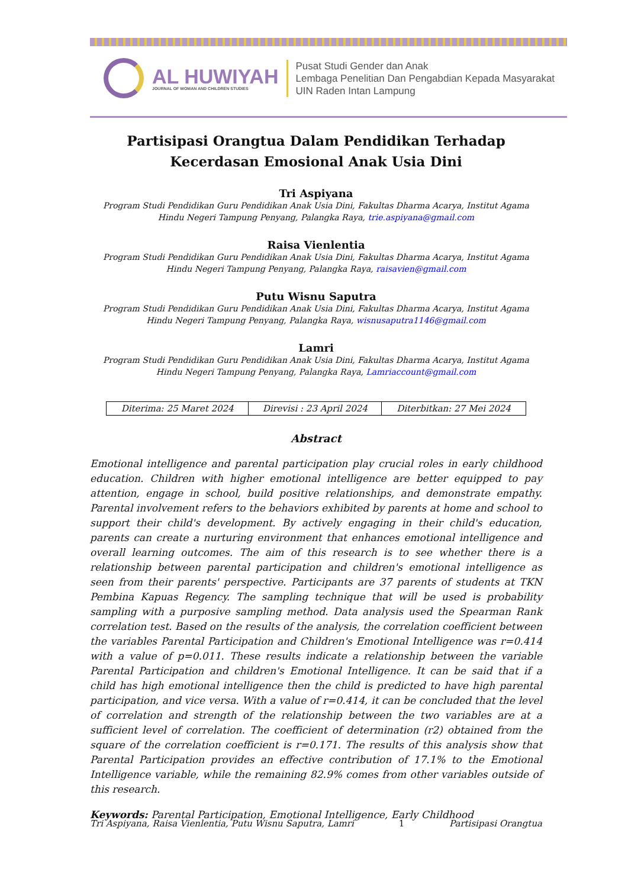AL HUWIYAH
JOURNAL OF WOMAN AND CHILDREN STUDIES
Pusat Studi Gender dan Anak
Lembaga Penelitian Dan Pengabdian Kepada Masyarakat
UIN Raden Intan Lampung
Partisipasi Orangtua Dalam Pendidikan Terhadap Kecerdasan Emosional Anak Usia Dini
Tri Aspiyana
Program Studi Pendidikan Guru Pendidikan Anak Usia Dini, Fakultas Dharma Acarya, Institut Agama Hindu Negeri Tampung Penyang, Palangka Raya, trie.aspiyana@gmail.com
Raisa Vienlentia
Program Studi Pendidikan Guru Pendidikan Anak Usia Dini, Fakultas Dharma Acarya, Institut Agama Hindu Negeri Tampung Penyang, Palangka Raya, raisavien@gmail.com
Putu Wisnu Saputra
Program Studi Pendidikan Guru Pendidikan Anak Usia Dini, Fakultas Dharma Acarya, Institut Agama Hindu Negeri Tampung Penyang, Palangka Raya, wisnusaputra1146@gmail.com
Lamri
Program Studi Pendidikan Guru Pendidikan Anak Usia Dini, Fakultas Dharma Acarya, Institut Agama Hindu Negeri Tampung Penyang, Palangka Raya, Lamriaccount@gmail.com
| Diterima: 25 Maret 2024 | Direvisi : 23 April 2024 | Diterbitkan: 27 Mei 2024 |
Abstract
Emotional intelligence and parental participation play crucial roles in early childhood education. Children with higher emotional intelligence are better equipped to pay attention, engage in school, build positive relationships, and demonstrate empathy. Parental involvement refers to the behaviors exhibited by parents at home and school to support their child's development. By actively engaging in their child's education, parents can create a nurturing environment that enhances emotional intelligence and overall learning outcomes. The aim of this research is to see whether there is a relationship between parental participation and children's emotional intelligence as seen from their parents' perspective. Participants are 37 parents of students at TKN Pembina Kapuas Regency. The sampling technique that will be used is probability sampling with a purposive sampling method. Data analysis used the Spearman Rank correlation test. Based on the results of the analysis, the correlation coefficient between the variables Parental Participation and Children's Emotional Intelligence was r=0.414 with a value of p=0.011. These results indicate a relationship between the variable Parental Participation and children's Emotional Intelligence. It can be said that if a child has high emotional intelligence then the child is predicted to have high parental participation, and vice versa. With a value of r=0.414, it can be concluded that the level of correlation and strength of the relationship between the two variables are at a sufficient level of correlation. The coefficient of determination (r2) obtained from the square of the correlation coefficient is r=0.171. The results of this analysis show that Parental Participation provides an effective contribution of 17.1% to the Emotional Intelligence variable, while the remaining 82.9% comes from other variables outside of this research.
Keywords: Parental Participation, Emotional Intelligence, Early Childhood
Tri Aspiyana, Raisa Vienlentia, Putu Wisnu Saputra, Lamri 1 Partisipasi Orangtua